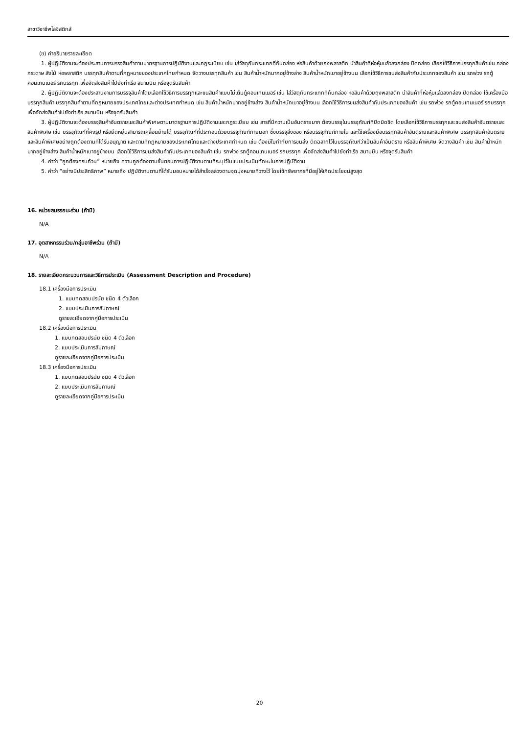สาขาวิชาชีพโลจิสติกส์
(ข) คำอธิบายรายละเอียด
1. ผู้ปฏิบัติงานจะต้องประสานการบรรจุสินค้าตามมาตรฐานการปฏิบัติงานและกฎระเบียบ เช่น ใส่วัสดุกันกระแทกที่ก้นกล่อง ห่อสินค้าด้วยถุงพลาสติก นำสินค้าที่ห่อหุ้มแล้วลงกล่อง ปิดกล่อง เลือกใช้วิธีการบรรทุกสินค้าเช่น กล่องกระดาษ ลังไม้ ห่อพลาสติก บรรทุกสินค้าตามที่กฎหมายของประเทศไทยกำหนด จัดวางบรรทุกสินค้า เช่น สินค้าน้ำหนักมากอยู่ข้างล่าง สินค้าน้ำหนักเบาอยู่ข้างบน เลือกใช้วิธีการขนส่งสินค้ากับประเภทของสินค้า เช่น รถพ่วง รถตู้คอนเทนเนอร์ รถบรรทุก เพื่อจัดส่งสินค้าไปยังท่าเรือ สนามบิน หรือจุดรับสินค้า
2. ผู้ปฏิบัติงานจะต้องประสานงานการบรรจุสินค้าโดยเลือกใช้วิธีการบรรทุกและขนสินค้าแบบไม่เต็มตู้คอนเทนเนอร์ เช่น ใส่วัสดุกันกระแทกที่ก้นกล่อง ห่อสินค้าด้วยถุงพลาสติก นำสินค้าที่ห่อหุ้มแล้วลงกล่อง ปิดกล่อง ใช้เครื่องมือบรรทุกสินค้า บรรทุกสินค้าตามที่กฎหมายของประเทศไทยและต่างประเทศกำหนด เช่น สินค้าน้ำหนักมากอยู่ข้างล่าง สินค้าน้ำหนักเบาอยู่ข้างบน เลือกใช้วิธีการขนส่งสินค้ากับประเภทของสินค้า เช่น รถพ่วง รถตู้คอนเทนเนอร์ รถบรรทุก เพื่อจัดส่งสินค้าไปยังท่าเรือ สนามบิน หรือจุดรับสินค้า
3. ผู้ปฏิบัติงานจะต้องบรรจุสินค้าอันตรายและสินค้าพิเศษตามมาตรฐานการปฏิบัติงานและกฎระเบียบ เช่น สารที่มีความเป็นอันตรายมาก ต้องบรรจุในบรรจุภัณฑ์ที่ปิดมิดชิด โดยเลือกใช้วิธีการบรรทุกและขนส่งสินค้าอันตรายและสินค้าพิเศษ เช่น บรรจุภัณฑ์ที่คงรูป หรือยืดหยุ่นสามารถเคลื่อนย้ายได้ บรรจุภัณฑ์ที่ประกอบด้วยบรรจุภัณฑ์ภายนอก ซึ่งบรรจุสิ่งของ หรือบรรจุภัณฑ์ภายใน และใช้เครื่องมือบรรทุกสินค้าอันตรายและสินค้าพิเศษ บรรทุกสินค้าอันตรายและสินค้าพิเศษอย่างถูกต้องตามที่ได้รับอนุญาต และตามที่กฎหมายของประเทศไทยและต่างประเทศกำหนด เช่น ต้องมีใบกำกับการขนส่ง ติดฉลากไว้ในบรรจุภัณฑ์ว่าเป็นสินค้าอันตราย หรือสินค้าพิเศษ จัดวางสินค้า เช่น สินค้าน้ำหนักมากอยู่ข้างล่าง สินค้าน้ำหนักเบาอยู่ข้างบน เลือกใช้วิธีการขนส่งสินค้ากับประเภทของสินค้า เช่น รถพ่วง รถตู้คอนเทนเนอร์ รถบรรทุก เพื่อจัดส่งสินค้าไปยังท่าเรือ สนามบิน หรือจุดรับสินค้า
4. คำว่า “ถูกต้องครบถ้วน” หมายถึง ความถูกต้องตามขั้นตอนการปฏิบัติงานตามที่ระบุไว้ในแบบประเมินทักษะในการปฏิบัติงาน
5. คำว่า “อย่างมีประสิทธิภาพ” หมายถึง ปฏิบัติงานตามที่ได้รับมอบหมายได้สำเร็จลุล่วงตามจุดมุ่งหมายที่วางไว้ โดยใช้ทรัพยากรที่มีอยู่ให้เกิดประโยชน์สูงสุด
16. หน่วยสมรรถนะร่วม (ถ้ามี)
N/A
17. อุตสาหกรรมร่วม/กลุ่มอาชีพร่วม (ถ้ามี)
N/A
18. รายละเอียดกระบวนการและวิธีการประเมิน (Assessment Description and Procedure)
18.1 เครื่องมือการประเมิน
1. แบบทดสอบปรนัย ชนิด 4 ตัวเลือก
2. แบบประเมินการสัมภาษณ์
ดูรายละเอียดจากคู่มือการประเมิน
18.2 เครื่องมือการประเมิน
1. แบบทดสอบปรนัย ชนิด 4 ตัวเลือก
2. แบบประเมินการสัมภาษณ์
ดูรายละเอียดจากคู่มือการประเมิน
18.3 เครื่องมือการประเมิน
1. แบบทดสอบปรนัย ชนิด 4 ตัวเลือก
2. แบบประเมินการสัมภาษณ์
ดูรายละเอียดจากคู่มือการประเมิน
20